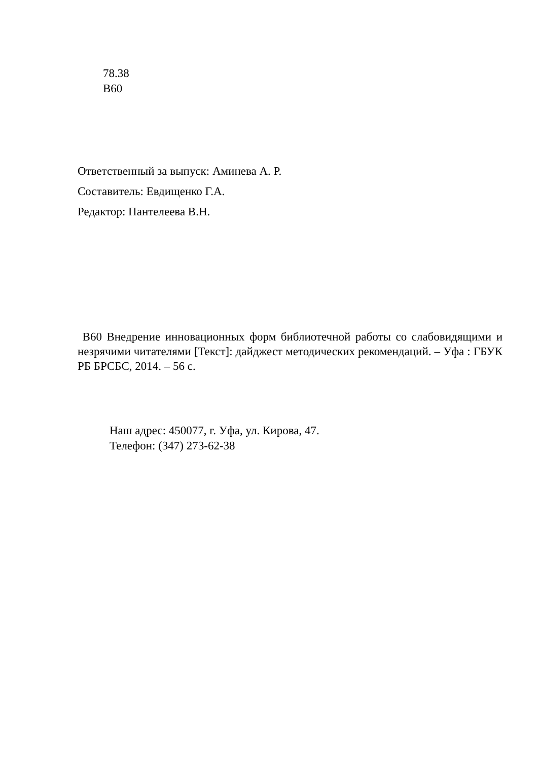78.38
В60
Ответственный за выпуск: Аминева А. Р.
Составитель: Евдищенко Г.А.
Редактор: Пантелеева В.Н.
В60 Внедрение инновационных форм библиотечной работы со слабовидящими и незрячими читателями [Текст]: дайджест методических рекомендаций. – Уфа : ГБУК РБ БРСБС, 2014. – 56 с.
Наш адрес: 450077, г. Уфа, ул. Кирова, 47.
Телефон: (347) 273-62-38